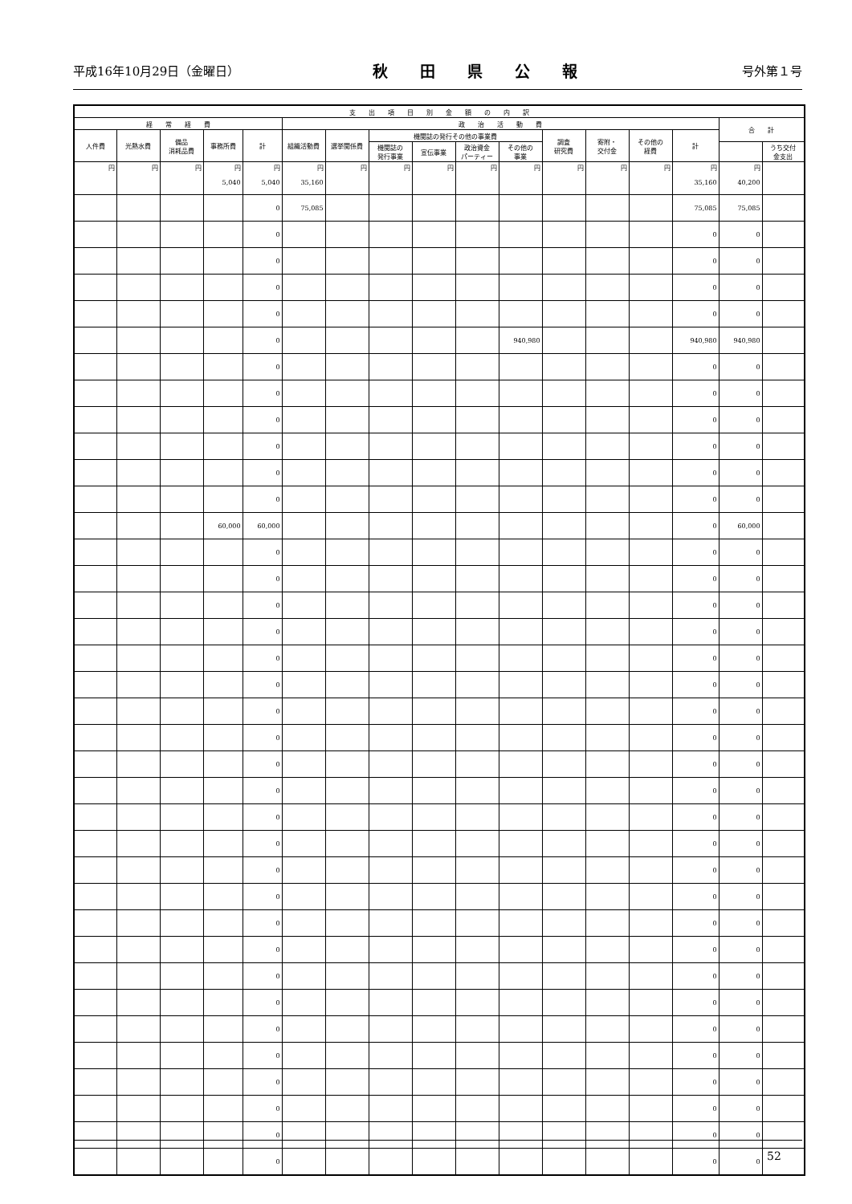平成16年10月29日（金曜日） 秋田県公報 号外第１号
| 支 出 項 目 別 金 額 の 内 訳 | | | | | | | | | | | | | | | | |
| --- | --- | --- | --- | --- | --- | --- | --- | --- | --- | --- | --- | --- | --- | --- | --- | --- |
| 経 常 経 費 | | | | | 政 治 活 動 費 | | | | | | | | | | 合 計 | |
| 人件費 | 光熱水費 | 備品 消耗品費 | 事務所費 | 計 | 組織活動費 | 選挙関係費 | 機関誌の発行その他の事業費 | | | | 調査 研究費 | 寄附・ 交付金 | その他の 経費 | 計 | | |
| | | | | | | | 機関誌の 発行事業 | 宣伝事業 | 政治資金 パーティー | その他の 事業 | | | | | | うち交付 金支出 |
| 円 | 円 | 円 | 円 5,040 | 円 5,040 | 円 35,160 | 円 | 円 | 円 | 円 | 円 | 円 | 円 | 円 | 円 35,160 | 円 40,200 | |
| | | | | 0 | 75,085 | | | | | | | | | 75,085 | 75,085 | |
| | | | | 0 | | | | | | | | | | 0 | 0 | |
| | | | | 0 | | | | | | | | | | 0 | 0 | |
| | | | | 0 | | | | | | | | | | 0 | 0 | |
| | | | | 0 | | | | | | | | | | 0 | 0 | |
| | | | | 0 | | | | | | 940,980 | | | | 940,980 | 940,980 | |
| | | | | 0 | | | | | | | | | | 0 | 0 | |
| | | | | 0 | | | | | | | | | | 0 | 0 | |
| | | | | 0 | | | | | | | | | | 0 | 0 | |
| | | | | 0 | | | | | | | | | | 0 | 0 | |
| | | | | 0 | | | | | | | | | | 0 | 0 | |
| | | | | 0 | | | | | | | | | | 0 | 0 | |
| | | | 60,000 | 60,000 | | | | | | | | | | 0 | 60,000 | |
| | | | | 0 | | | | | | | | | | 0 | 0 | |
| | | | | 0 | | | | | | | | | | 0 | 0 | |
| | | | | 0 | | | | | | | | | | 0 | 0 | |
| | | | | 0 | | | | | | | | | | 0 | 0 | |
| | | | | 0 | | | | | | | | | | 0 | 0 | |
| | | | | 0 | | | | | | | | | | 0 | 0 | |
| | | | | 0 | | | | | | | | | | 0 | 0 | |
| | | | | 0 | | | | | | | | | | 0 | 0 | |
| | | | | 0 | | | | | | | | | | 0 | 0 | |
| | | | | 0 | | | | | | | | | | 0 | 0 | |
| | | | | 0 | | | | | | | | | | 0 | 0 | |
| | | | | 0 | | | | | | | | | | 0 | 0 | |
| | | | | 0 | | | | | | | | | | 0 | 0 | |
| | | | | 0 | | | | | | | | | | 0 | 0 | |
| | | | | 0 | | | | | | | | | | 0 | 0 | |
| | | | | 0 | | | | | | | | | | 0 | 0 | |
| | | | | 0 | | | | | | | | | | 0 | 0 | |
| | | | | 0 | | | | | | | | | | 0 | 0 | |
| | | | | 0 | | | | | | | | | | 0 | 0 | |
| | | | | 0 | | | | | | | | | | 0 | 0 | |
| | | | | 0 | | | | | | | | | | 0 | 0 | |
| | | | | 0 | | | | | | | | | | 0 | 0 | |
| | | | | 0 | | | | | | | | | | 0 | 0 | |
| | | | | 0 | | | | | | | | | | 0 | 0 | |
52